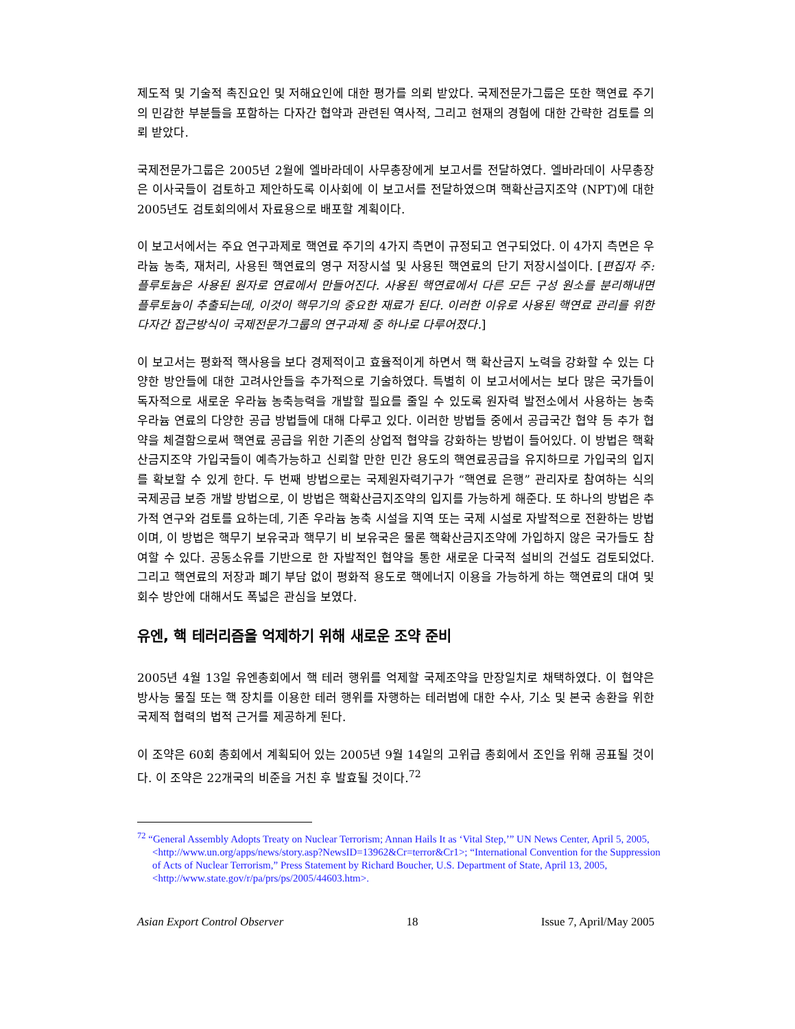제도적 및 기술적 촉진요인 및 저해요인에 대한 평가를 의뢰 받았다. 국제전문가그룹은 또한 핵연료 주기의 민감한 부분들을 포함하는 다자간 협약과 관련된 역사적, 그리고 현재의 경험에 대한 간략한 검토를 의뢰 받았다.
국제전문가그룹은 2005년 2월에 엘바라데이 사무총장에게 보고서를 전달하였다. 엘바라데이 사무총장은 이사국들이 검토하고 제안하도록 이사회에 이 보고서를 전달하였으며 핵확산금지조약 (NPT)에 대한 2005년도 검토회의에서 자료용으로 배포할 계획이다.
이 보고서에서는 주요 연구과제로 핵연료 주기의 4가지 측면이 규정되고 연구되었다. 이 4가지 측면은 우라늄 농축, 재처리, 사용된 핵연료의 영구 저장시설 및 사용된 핵연료의 단기 저장시설이다. [편집자 주: 플루토늄은 사용된 원자로 연료에서 만들어진다. 사용된 핵연료에서 다른 모든 구성 원소를 분리해내면 플루토늄이 추출되는데, 이것이 핵무기의 중요한 재료가 된다. 이러한 이유로 사용된 핵연료 관리를 위한 다자간 접근방식이 국제전문가그룹의 연구과제 중 하나로 다루어졌다.]
이 보고서는 평화적 핵사용을 보다 경제적이고 효율적이게 하면서 핵 확산금지 노력을 강화할 수 있는 다양한 방안들에 대한 고려사안들을 추가적으로 기술하였다. 특별히 이 보고서에서는 보다 많은 국가들이 독자적으로 새로운 우라늄 농축능력을 개발할 필요를 줄일 수 있도록 원자력 발전소에서 사용하는 농축 우라늄 연료의 다양한 공급 방법들에 대해 다루고 있다. 이러한 방법들 중에서 공급국간 협약 등 추가 협약을 체결함으로써 핵연료 공급을 위한 기존의 상업적 협약을 강화하는 방법이 들어있다. 이 방법은 핵확산금지조약 가입국들이 예측가능하고 신뢰할 만한 민간 용도의 핵연료공급을 유지하므로 가입국의 입지를 확보할 수 있게 한다. 두 번째 방법으로는 국제원자력기구가 “핵연료 은행” 관리자로 참여하는 식의 국제공급 보증 개발 방법으로, 이 방법은 핵확산금지조약의 입지를 가능하게 해준다. 또 하나의 방법은 추가적 연구와 검토를 요하는데, 기존 우라늄 농축 시설을 지역 또는 국제 시설로 자발적으로 전환하는 방법이며, 이 방법은 핵무기 보유국과 핵무기 비 보유국은 물론 핵확산금지조약에 가입하지 않은 국가들도 참여할 수 있다. 공동소유를 기반으로 한 자발적인 협약을 통한 새로운 다국적 설비의 건설도 검토되었다. 그리고 핵연료의 저장과 폐기 부담 없이 평화적 용도로 핵에너지 이용을 가능하게 하는 핵연료의 대여 및 회수 방안에 대해서도 폭넓은 관심을 보였다.
유엔, 핵 테러리즘을 억제하기 위해 새로운 조약 준비
2005년 4월 13일 유엔총회에서 핵 테러 행위를 억제할 국제조약을 만장일치로 채택하였다. 이 협약은 방사능 물질 또는 핵 장치를 이용한 테러 행위를 자행하는 테러범에 대한 수사, 기소 및 본국 송환을 위한 국제적 협력의 법적 근거를 제공하게 된다.
이 조약은 60회 총회에서 계획되어 있는 2005년 9월 14일의 고위급 총회에서 조인을 위해 공표될 것이다. 이 조약은 22개국의 비준을 거친 후 발효될 것이다.<sup>72</sup>
<sup>72</sup> “General Assembly Adopts Treaty on Nuclear Terrorism; Annan Hails It as ‘Vital Step,’” UN News Center, April 5, 2005, <http://www.un.org/apps/news/story.asp?NewsID=13962&Cr=terror&Cr1>; “International Convention for the Suppression of Acts of Nuclear Terrorism,” Press Statement by Richard Boucher, U.S. Department of State, April 13, 2005, <http://www.state.gov/r/pa/prs/ps/2005/44603.htm>.
Asian Export Control Observer 18 Issue 7, April/May 2005